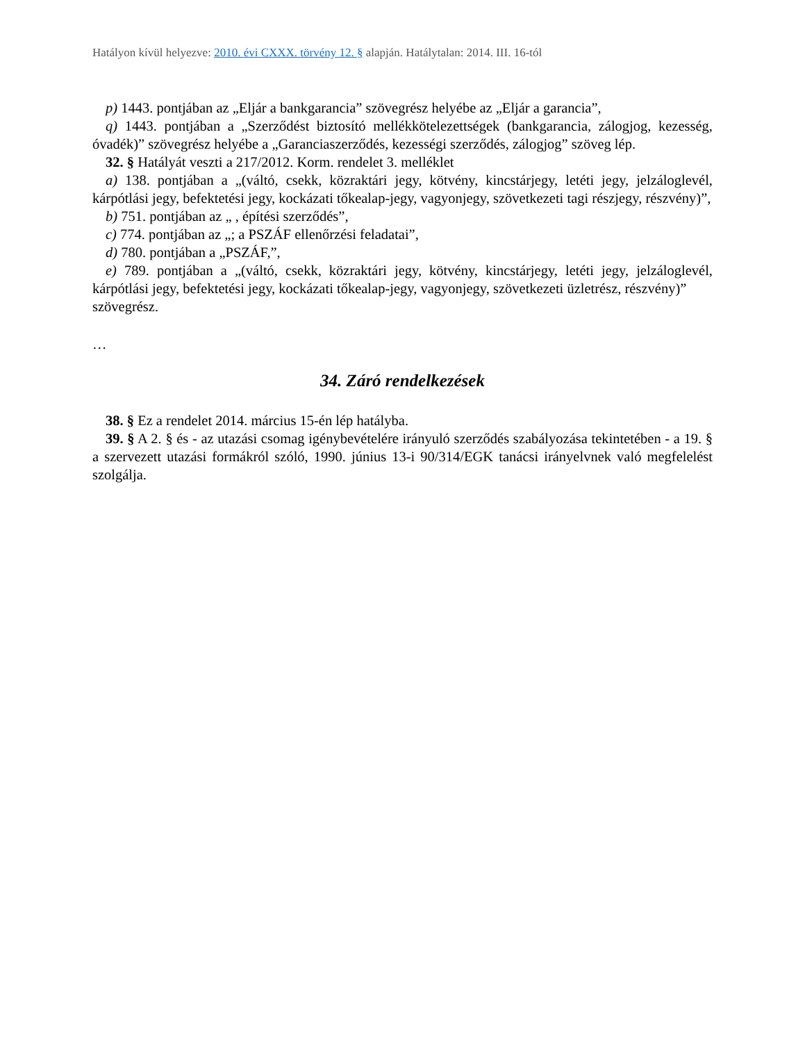Hatályon kívül helyezve: 2010. évi CXXX. törvény 12. § alapján. Hatálytalan: 2014. III. 16-tól
p) 1443. pontjában az „Eljár a bankgarancia” szövegrész helyébe az „Eljár a garancia”,
q) 1443. pontjában a „Szerződést biztosító mellékkötelezettségek (bankgarancia, zálogjog, kezesség, óvadék)” szövegrész helyébe a „Garanciaszerződés, kezességi szerződés, zálogjog” szöveg lép.
32. § Hatályát veszti a 217/2012. Korm. rendelet 3. melléklet
a) 138. pontjában a „(váltó, csekk, közraktári jegy, kötvény, kincstárjegy, letéti jegy, jelzáloglevél, kárpótlási jegy, befektetési jegy, kockázati tőkealap-jegy, vagyonjegy, szövetkezeti tagi részjegy, részvény)”,
b) 751. pontjában az „ , építési szerződés”,
c) 774. pontjában az „; a PSZÁF ellenőrzési feladatai”,
d) 780. pontjában a „PSZÁF,”,
e) 789. pontjában a „(váltó, csekk, közraktári jegy, kötvény, kincstárjegy, letéti jegy, jelzáloglevél, kárpótlási jegy, befektetési jegy, kockázati tőkealap-jegy, vagyonjegy, szövetkezeti üzletrész, részvény)”
szövegrész.
…
34. Záró rendelkezések
38. § Ez a rendelet 2014. március 15-én lép hatályba.
39. § A 2. § és - az utazási csomag igénybevételére irányuló szerződés szabályozása tekintetében - a 19. § a szervezett utazási formákról szóló, 1990. június 13-i 90/314/EGK tanácsi irányelvnek való megfelelést szolgálja.